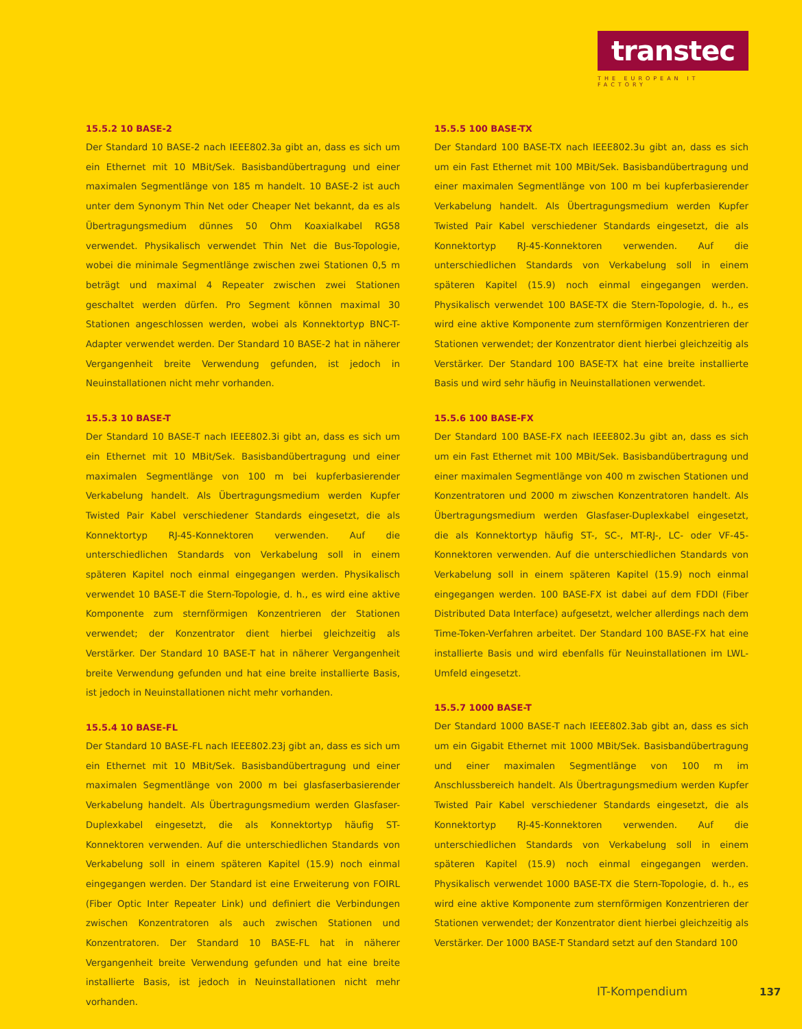transtec
THE EUROPEAN IT FACTORY
15.5.2 10 BASE-2
Der Standard 10 BASE-2 nach IEEE802.3a gibt an, dass es sich um ein Ethernet mit 10 MBit/Sek. Basisbandübertragung und einer maximalen Segmentlänge von 185 m handelt. 10 BASE-2 ist auch unter dem Synonym Thin Net oder Cheaper Net bekannt, da es als Übertragungsmedium dünnes 50 Ohm Koaxialkabel RG58 verwendet. Physikalisch verwendet Thin Net die Bus-Topologie, wobei die minimale Segmentlänge zwischen zwei Stationen 0,5 m beträgt und maximal 4 Repeater zwischen zwei Stationen geschaltet werden dürfen. Pro Segment können maximal 30 Stationen angeschlossen werden, wobei als Konnektortyp BNC-T-Adapter verwendet werden. Der Standard 10 BASE-2 hat in näherer Vergangenheit breite Verwendung gefunden, ist jedoch in Neuinstallationen nicht mehr vorhanden.
15.5.3 10 BASE-T
Der Standard 10 BASE-T nach IEEE802.3i gibt an, dass es sich um ein Ethernet mit 10 MBit/Sek. Basisbandübertragung und einer maximalen Segmentlänge von 100 m bei kupferbasierender Verkabelung handelt. Als Übertragungsmedium werden Kupfer Twisted Pair Kabel verschiedener Standards eingesetzt, die als Konnektortyp RJ-45-Konnektoren verwenden. Auf die unterschiedlichen Standards von Verkabelung soll in einem späteren Kapitel noch einmal eingegangen werden. Physikalisch verwendet 10 BASE-T die Stern-Topologie, d. h., es wird eine aktive Komponente zum sternförmigen Konzentrieren der Stationen verwendet; der Konzentrator dient hierbei gleichzeitig als Verstärker. Der Standard 10 BASE-T hat in näherer Vergangenheit breite Verwendung gefunden und hat eine breite installierte Basis, ist jedoch in Neuinstallationen nicht mehr vorhanden.
15.5.4 10 BASE-FL
Der Standard 10 BASE-FL nach IEEE802.23j gibt an, dass es sich um ein Ethernet mit 10 MBit/Sek. Basisbandübertragung und einer maximalen Segmentlänge von 2000 m bei glasfaserbasierender Verkabelung handelt. Als Übertragungsmedium werden Glasfaser-Duplexkabel eingesetzt, die als Konnektortyp häufig ST-Konnektoren verwenden. Auf die unterschiedlichen Standards von Verkabelung soll in einem späteren Kapitel (15.9) noch einmal eingegangen werden. Der Standard ist eine Erweiterung von FOIRL (Fiber Optic Inter Repeater Link) und definiert die Verbindungen zwischen Konzentratoren als auch zwischen Stationen und Konzentratoren. Der Standard 10 BASE-FL hat in näherer Vergangenheit breite Verwendung gefunden und hat eine breite installierte Basis, ist jedoch in Neuinstallationen nicht mehr vorhanden.
15.5.5 100 BASE-TX
Der Standard 100 BASE-TX nach IEEE802.3u gibt an, dass es sich um ein Fast Ethernet mit 100 MBit/Sek. Basisbandübertragung und einer maximalen Segmentlänge von 100 m bei kupferbasierender Verkabelung handelt. Als Übertragungsmedium werden Kupfer Twisted Pair Kabel verschiedener Standards eingesetzt, die als Konnektortyp RJ-45-Konnektoren verwenden. Auf die unterschiedlichen Standards von Verkabelung soll in einem späteren Kapitel (15.9) noch einmal eingegangen werden. Physikalisch verwendet 100 BASE-TX die Stern-Topologie, d. h., es wird eine aktive Komponente zum sternförmigen Konzentrieren der Stationen verwendet; der Konzentrator dient hierbei gleichzeitig als Verstärker. Der Standard 100 BASE-TX hat eine breite installierte Basis und wird sehr häufig in Neuinstallationen verwendet.
15.5.6 100 BASE-FX
Der Standard 100 BASE-FX nach IEEE802.3u gibt an, dass es sich um ein Fast Ethernet mit 100 MBit/Sek. Basisbandübertragung und einer maximalen Segmentlänge von 400 m zwischen Stationen und Konzentratoren und 2000 m ziwschen Konzentratoren handelt. Als Übertragungsmedium werden Glasfaser-Duplexkabel eingesetzt, die als Konnektortyp häufig ST-, SC-, MT-RJ-, LC- oder VF-45-Konnektoren verwenden. Auf die unterschiedlichen Standards von Verkabelung soll in einem späteren Kapitel (15.9) noch einmal eingegangen werden. 100 BASE-FX ist dabei auf dem FDDI (Fiber Distributed Data Interface) aufgesetzt, welcher allerdings nach dem Time-Token-Verfahren arbeitet. Der Standard 100 BASE-FX hat eine installierte Basis und wird ebenfalls für Neuinstallationen im LWL-Umfeld eingesetzt.
15.5.7 1000 BASE-T
Der Standard 1000 BASE-T nach IEEE802.3ab gibt an, dass es sich um ein Gigabit Ethernet mit 1000 MBit/Sek. Basisbandübertragung und einer maximalen Segmentlänge von 100 m im Anschlussbereich handelt. Als Übertragungsmedium werden Kupfer Twisted Pair Kabel verschiedener Standards eingesetzt, die als Konnektortyp RJ-45-Konnektoren verwenden. Auf die unterschiedlichen Standards von Verkabelung soll in einem späteren Kapitel (15.9) noch einmal eingegangen werden. Physikalisch verwendet 1000 BASE-TX die Stern-Topologie, d. h., es wird eine aktive Komponente zum sternförmigen Konzentrieren der Stationen verwendet; der Konzentrator dient hierbei gleichzeitig als Verstärker. Der 1000 BASE-T Standard setzt auf den Standard 100
IT-Kompendium 137